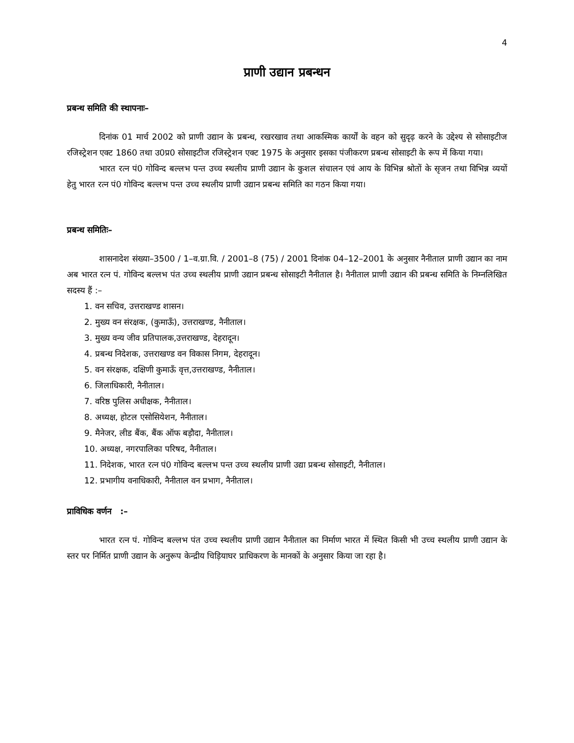4
प्राणी उद्यान प्रबन्धन
प्रबन्ध समिति की स्थापनाः–
दिनांक 01 मार्च 2002 को प्राणी उद्यान के प्रबन्ध, रखरखाव तथा आकस्मिक कार्यों के वहन को सुदृढ़ करने के उद्देश्य से सोसाइटीज रजिस्ट्रेशन एक्ट 1860 तथा उ0प्र0 सोसाइटीज रजिस्ट्रेशन एक्ट 1975 के अनुसार इसका पंजीकरण प्रबन्ध सोसाइटी के रूप में किया गया।
भारत रत्न पं0 गोविन्द बल्लभ पन्त उच्च स्थलीय प्राणी उद्यान के कुशल संचालन एवं आय के विभिन्न श्रोतों के सृजन तथा विभिन्न व्ययों हेतु भारत रत्न पं0 गोविन्द बल्लभ पन्त उच्च स्थलीय प्राणी उद्यान प्रबन्ध समिति का गठन किया गया।
प्रबन्ध समितिः–
शासनादेश संख्या–3500 / 1–व.ग्रा.वि. / 2001–8 (75) / 2001 दिनांक 04–12–2001 के अनुसार नैनीताल प्राणी उद्यान का नाम अब भारत रत्न पं. गोविन्द बल्लभ पंत उच्च स्थलीय प्राणी उद्यान प्रबन्ध सोसाइटी नैनीताल है। नैनीताल प्राणी उद्यान की प्रबन्ध समिति के निम्नलिखित सदस्य हैं :–
1. वन सचिव, उत्तराखण्ड शासन।
2. मुख्य वन संरक्षक, (कुमाऊँ), उत्तराखण्ड, नैनीताल।
3. मुख्य वन्य जीव प्रतिपालक,उत्तराखण्ड, देहरादून।
4. प्रबन्ध निदेशक, उत्तराखण्ड वन विकास निगम, देहरादून।
5. वन संरक्षक, दक्षिणी कुमाऊँ वृत्त,उत्तराखण्ड, नैनीताल।
6. जिलाधिकारी, नैनीताल।
7. वरिष्ठ पुलिस अधीक्षक, नैनीताल।
8. अध्यक्ष, होटल एसोसियेशन, नैनीताल।
9. मैनेजर, लीड बैंक, बैंक ऑफ बड़ौदा, नैनीताल।
10. अध्यक्ष, नगरपालिका परिषद, नैनीताल।
11. निदेशक, भारत रत्न पं0 गोविन्द बल्लभ पन्त उच्च स्थलीय प्राणी उद्या प्रबन्ध सोसाइटी, नैनीताल।
12. प्रभागीय वनाधिकारी, नैनीताल वन प्रभाग, नैनीताल।
प्राविधिक वर्णन :–
भारत रत्न पं. गोविन्द बल्लभ पंत उच्च स्थलीय प्राणी उद्यान नैनीताल का निर्माण भारत में स्थित किसी भी उच्च स्थलीय प्राणी उद्यान के स्तर पर निर्मित प्राणी उद्यान के अनुरूप केन्द्रीय चिड़ियाघर प्राधिकरण के मानकों के अनुसार किया जा रहा है।